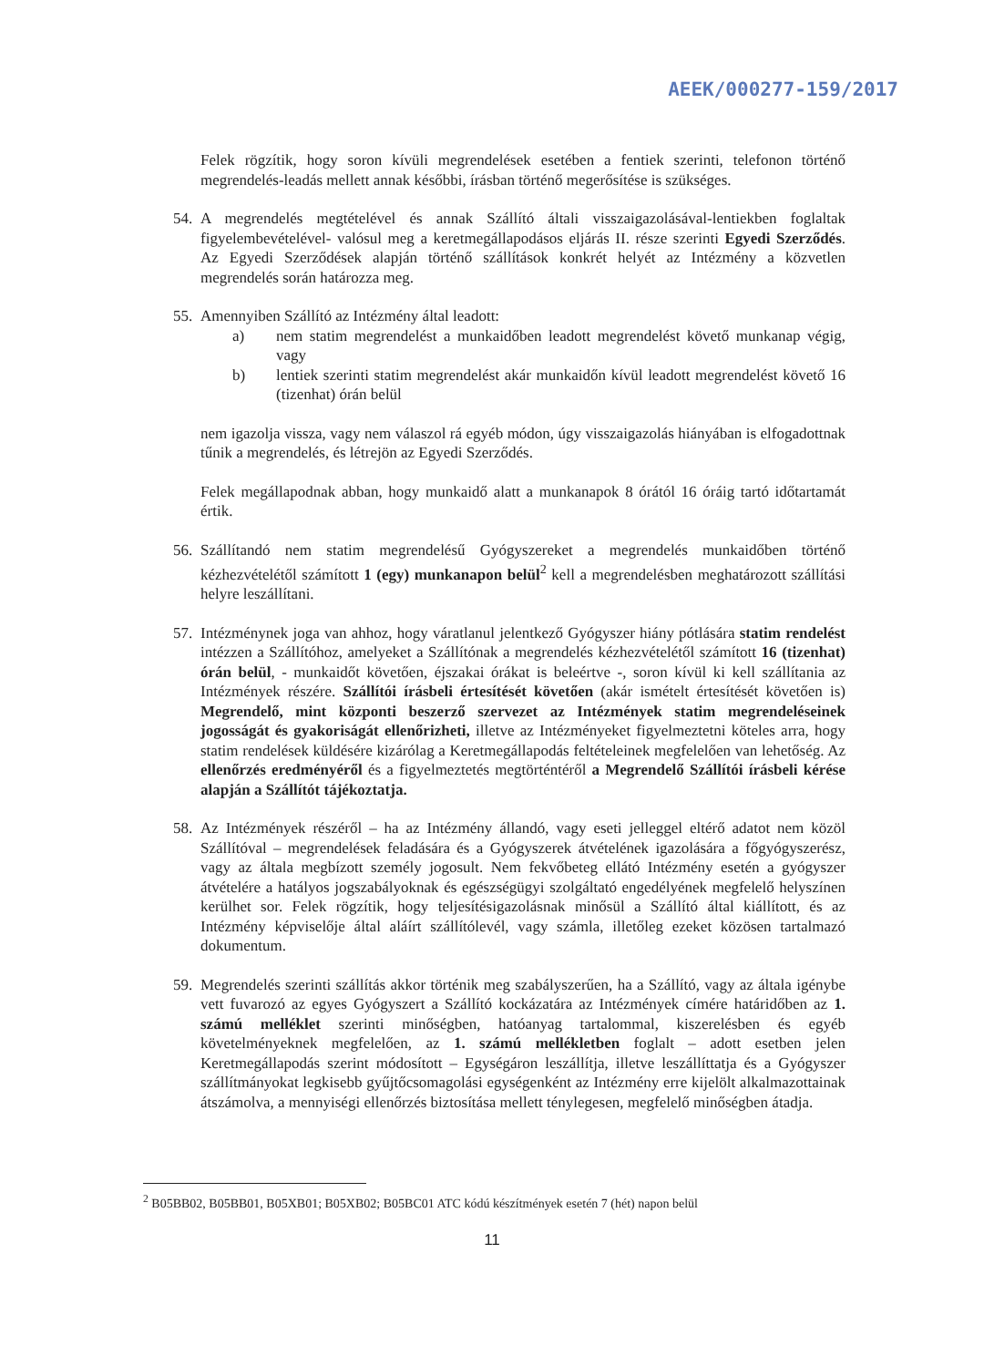AEEK/000277-159/2017
Felek rögzítik, hogy soron kívüli megrendelések esetében a fentiek szerinti, telefonon történő megrendelés-leadás mellett annak későbbi, írásban történő megerősítése is szükséges.
54.
A megrendelés megtételével és annak Szállító általi visszaigazolásával-lentiekben foglaltak figyelembevételével- valósul meg a keretmegállapodásos eljárás II. része szerinti Egyedi Szerződés. Az Egyedi Szerződések alapján történő szállítások konkrét helyét az Intézmény a közvetlen megrendelés során határozza meg.
55.
Amennyiben Szállító az Intézmény által leadott:
a) nem statim megrendelést a munkaidőben leadott megrendelést követő munkanap végig, vagy
b) lentiek szerinti statim megrendelést akár munkaidőn kívül leadott megrendelést követő 16 (tizenhat) órán belül
nem igazolja vissza, vagy nem válaszol rá egyéb módon, úgy visszaigazolás hiányában is elfogadottnak tűnik a megrendelés, és létrejön az Egyedi Szerződés.
Felek megállapodnak abban, hogy munkaidő alatt a munkanapok 8 órától 16 óráig tartó időtartamát értik.
56.
Szállítandó nem statim megrendelésű Gyógyszereket a megrendelés munkaidőben történő kézhezvételétől számított 1 (egy) munkanapon belül<sup>2</sup> kell a megrendelésben meghatározott szállítási helyre leszállítani.
57.
Intézménynek joga van ahhoz, hogy váratlanul jelentkező Gyógyszer hiány pótlására statim rendelést intézzen a Szállítóhoz, amelyeket a Szállítónak a megrendelés kézhezvételétől számított 16 (tizenhat) órán belül, - munkaidőt követően, éjszakai órákat is beleértve -, soron kívül ki kell szállítania az Intézmények részére. Szállítói írásbeli értesítését követően (akár ismételt értesítését követően is) Megrendelő, mint központi beszerző szervezet az Intézmények statim megrendeléseinek jogosságát és gyakoriságát ellenőrizheti, illetve az Intézményeket figyelmeztetni köteles arra, hogy statim rendelések küldésére kizárólag a Keretmegállapodás feltételeinek megfelelően van lehetőség. Az ellenőrzés eredményéről és a figyelmeztetés megtörténtéről a Megrendelő Szállítói írásbeli kérése alapján a Szállítót tájékoztatja.
58.
Az Intézmények részéről – ha az Intézmény állandó, vagy eseti jelleggel eltérő adatot nem közöl Szállítóval – megrendelések feladására és a Gyógyszerek átvételének igazolására a főgyógyszerész, vagy az általa megbízott személy jogosult. Nem fekvőbeteg ellátó Intézmény esetén a gyógyszer átvételére a hatályos jogszabályoknak és egészségügyi szolgáltató engedélyének megfelelő helyszínen kerülhet sor. Felek rögzítik, hogy teljesítésigazolásnak minősül a Szállító által kiállított, és az Intézmény képviselője által aláírt szállítólevél, vagy számla, illetőleg ezeket közösen tartalmazó dokumentum.
59.
Megrendelés szerinti szállítás akkor történik meg szabályszerűen, ha a Szállító, vagy az általa igénybe vett fuvarozó az egyes Gyógyszert a Szállító kockázatára az Intézmények címére határidőben az 1. számú melléklet szerinti minőségben, hatóanyag tartalommal, kiszerelésben és egyéb követelményeknek megfelelően, az 1. számú mellékletben foglalt – adott esetben jelen Keretmegállapodás szerint módosított – Egységáron leszállítja, illetve leszállíttatja és a Gyógyszer szállítmányokat legkisebb gyűjtőcsomagolási egységenként az Intézmény erre kijelölt alkalmazottainak átszámolva, a mennyiségi ellenőrzés biztosítása mellett ténylegesen, megfelelő minőségben átadja.
<sup>2</sup> B05BB02, B05BB01, B05XB01; B05XB02; B05BC01 ATC kódú készítmények esetén 7 (hét) napon belül
11